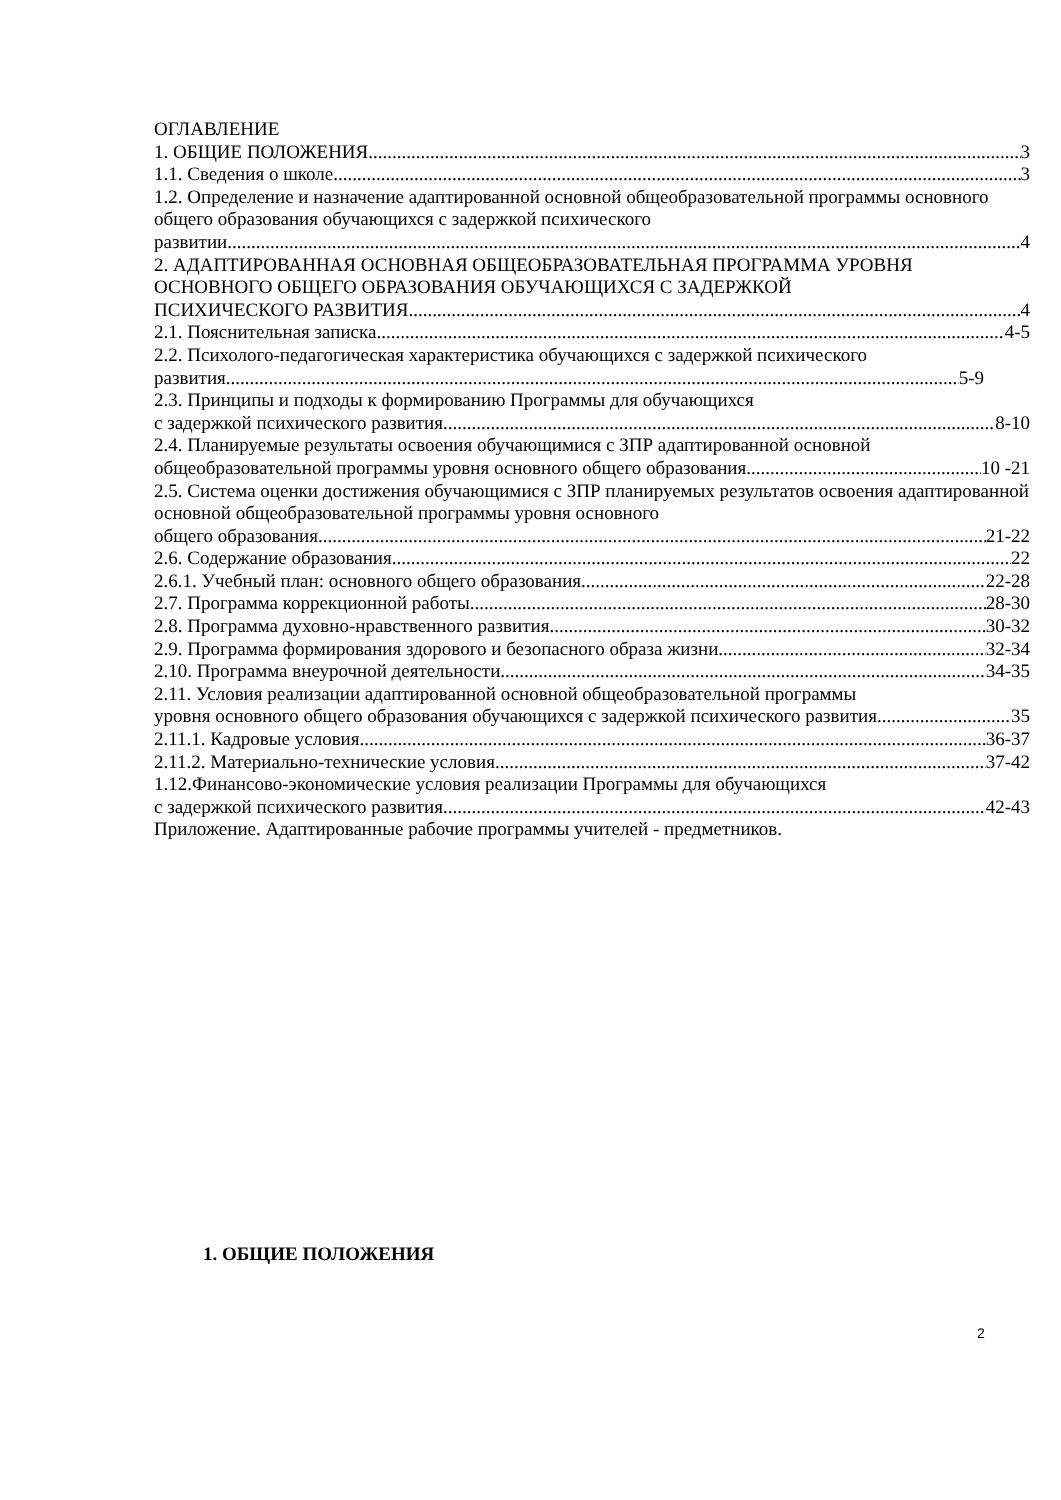ОГЛАВЛЕНИЕ
1. ОБЩИЕ ПОЛОЖЕНИЯ 3
1.1. Сведения о школе 3
1.2. Определение и назначение адаптированной основной общеобразовательной программы основного общего образования обучающихся с задержкой психического
развитии 4
2. АДАПТИРОВАННАЯ ОСНОВНАЯ ОБЩЕОБРАЗОВАТЕЛЬНАЯ ПРОГРАММА УРОВНЯ ОСНОВНОГО ОБЩЕГО ОБРАЗОВАНИЯ ОБУЧАЮЩИХСЯ С ЗАДЕРЖКОЙ
ПСИХИЧЕСКОГО РАЗВИТИЯ 4
2.1. Пояснительная записка 4-5
2.2. Психолого-педагогическая характеристика обучающихся с задержкой психического
развития 5-9
2.3. Принципы и подходы к формированию Программы для обучающихся
с задержкой психического развития 8-10
2.4. Планируемые результаты освоения обучающимися с ЗПР адаптированной основной
общеобразовательной программы уровня основного общего образования 10 -21
2.5. Система оценки достижения обучающимися с ЗПР планируемых результатов освоения адаптированной основной общеобразовательной программы уровня основного
общего образования 21-22
2.6. Содержание образования 22
2.6.1. Учебный план: основного общего образования 22-28
2.7. Программа коррекционной работы 28-30
2.8. Программа духовно-нравственного развития 30-32
2.9. Программа формирования здорового и безопасного образа жизни 32-34
2.10. Программа внеурочной деятельности 34-35
2.11. Условия реализации адаптированной основной общеобразовательной программы
уровня основного общего образования обучающихся с задержкой психического развития 35
2.11.1. Кадровые условия 36-37
2.11.2. Материально-технические условия 37-42
1.12.Финансово-экономические условия реализации Программы для обучающихся
с задержкой психического развития 42-43
Приложение. Адаптированные рабочие программы учителей - предметников.
1. ОБЩИЕ ПОЛОЖЕНИЯ
2